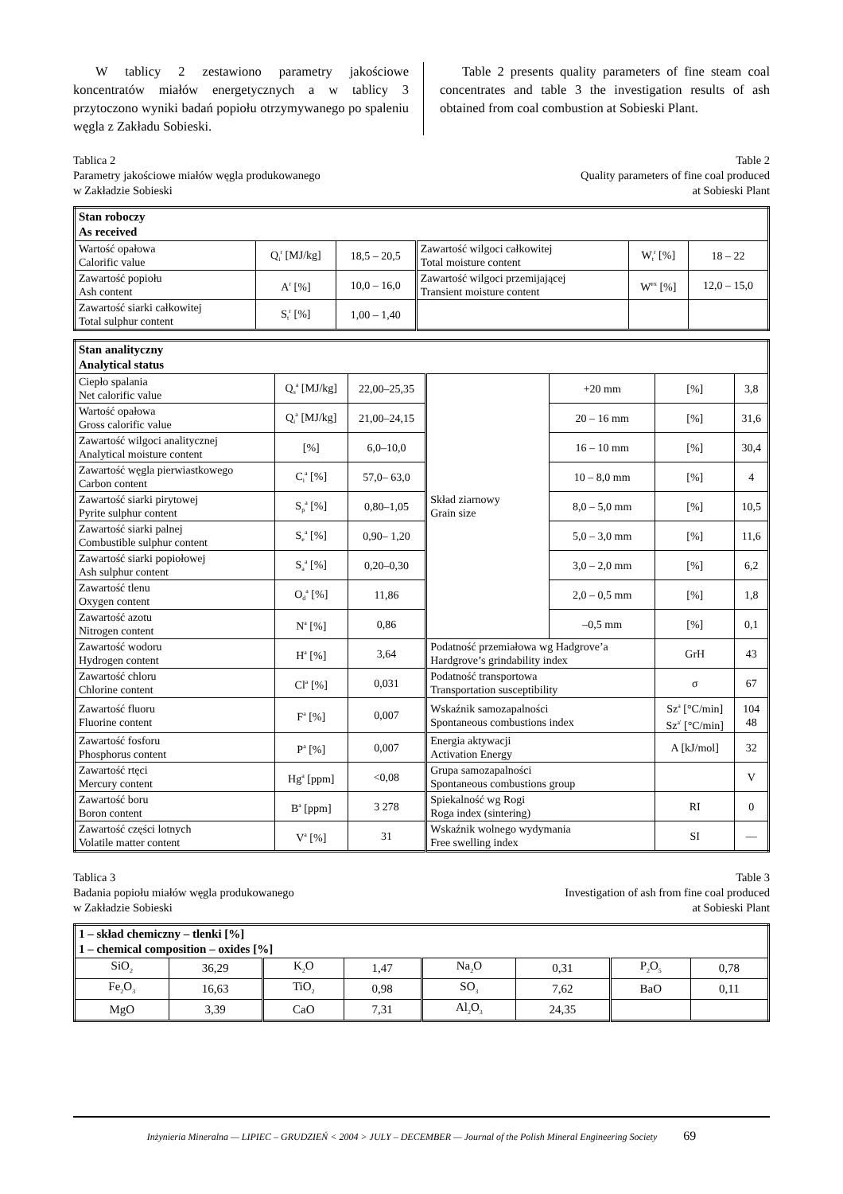W tablicy 2 zestawiono parametry jakościowe koncentratów miałów energetycznych a w tablicy 3 przytoczono wyniki badań popiołu otrzymywanego po spaleniu węgla z Zakładu Sobieski.
Table 2 presents quality parameters of fine steam coal concentrates and table 3 the investigation results of ash obtained from coal combustion at Sobieski Plant.
Tablica 2
Parametry jakościowe miałów węgla produkowanego
w Zakładzie Sobieski
Table 2
Quality parameters of fine coal produced
at Sobieski Plant
| Stan roboczy As received | | | | | |
| Wartość opałowa Calorific value | Q<sub>i</sub><sup>r</sup> [MJ/kg] | 18,5 – 20,5 | Zawartość wilgoci całkowitej Total moisture content | W<sub>t</sub><sup>r</sup> [%] | 18 – 22 |
| Zawartość popiołu Ash content | A<sup>r</sup> [%] | 10,0 – 16,0 | Zawartość wilgoci przemijającej Transient moisture content | W<sup>ex</sup> [%] | 12,0 – 15,0 |
| Zawartość siarki całkowitej Total sulphur content | S<sub>t</sub><sup>r</sup> [%] | 1,00 – 1,40 | | | |
| Stan analityczny Analytical status | | | | | | |
| Ciepło spalania Net calorific value | Q<sub>s</sub><sup>a</sup> [MJ/kg] | 22,00–25,35 | Skład ziarnowy Grain size | +20 mm | [%] | 3,8 |
| Wartość opałowa Gross calorific value | Q<sub>i</sub><sup>a</sup> [MJ/kg] | 21,00–24,15 | | 20 – 16 mm | [%] | 31,6 |
| Zawartość wilgoci analitycznej Analytical moisture content | [%] | 6,0–10,0 | | 16 – 10 mm | [%] | 30,4 |
| Zawartość węgla pierwiastkowego Carbon content | C<sub>i</sub><sup>a</sup> [%] | 57,0– 63,0 | | 10 – 8,0 mm | [%] | 4 |
| Zawartość siarki pirytowej Pyrite sulphur content | S<sub>p</sub><sup>a</sup> [%] | 0,80–1,05 | | 8,0 – 5,0 mm | [%] | 10,5 |
| Zawartość siarki palnej Combustible sulphur content | S<sub>e</sub><sup>a</sup> [%] | 0,90– 1,20 | | 5,0 – 3,0 mm | [%] | 11,6 |
| Zawartość siarki popiołowej Ash sulphur content | S<sub>a</sub><sup>a</sup> [%] | 0,20–0,30 | | 3,0 – 2,0 mm | [%] | 6,2 |
| Zawartość tlenu Oxygen content | O<sub>d</sub><sup>a</sup> [%] | 11,86 | | 2,0 – 0,5 mm | [%] | 1,8 |
| Zawartość azotu Nitrogen content | N<sup>a</sup> [%] | 0,86 | | –0,5 mm | [%] | 0,1 |
| Zawartość wodoru Hydrogen content | H<sup>a</sup> [%] | 3,64 | Podatność przemiałowa wg Hadgrove’a Hardgrove’s grindability index | | GrH | 43 |
| Zawartość chloru Chlorine content | Cl<sup>a</sup> [%] | 0,031 | Podatność transportowa Transportation susceptibility | | σ | 67 |
| Zawartość fluoru Fluorine content | F<sup>a</sup> [%] | 0,007 | Wskaźnik samozapalności Spontaneous combustions index | | Sz<sup>a</sup> [°C/min] Sz<sup>a'</sup> [°C/min] | 104 48 |
| Zawartość fosforu Phosphorus content | P<sup>a</sup> [%] | 0,007 | Energia aktywacji Activation Energy | | A [kJ/mol] | 32 |
| Zawartość rtęci Mercury content | Hg<sup>a</sup> [ppm] | <0,08 | Grupa samozapalności Spontaneous combustions group | | | V |
| Zawartość boru Boron content | B<sup>a</sup> [ppm] | 3 278 | Spiekalność wg Rogi Roga index (sintering) | | RI | 0 |
| Zawartość części lotnych Volatile matter content | V<sup>a</sup> [%] | 31 | Wskaźnik wolnego wydymania Free swelling index | | SI | — |
Tablica 3
Badania popiołu miałów węgla produkowanego
w Zakładzie Sobieski
Table 3
Investigation of ash from fine coal produced
at Sobieski Plant
| 1 – skład chemiczny – tlenki [%] 1 – chemical composition – oxides [%] | | | | | | | |
| SiO<sub>2</sub> | 36,29 | K<sub>2</sub>O | 1,47 | Na<sub>2</sub>O | 0,31 | P<sub>2</sub>O<sub>5</sub> | 0,78 |
| Fe<sub>2</sub>O<sub>3</sub> | 16,63 | TiO<sub>2</sub> | 0,98 | SO<sub>3</sub> | 7,62 | BaO | 0,11 |
| MgO | 3,39 | CaO | 7,31 | Al<sub>2</sub>O<sub>3</sub> | 24,35 | | |
Inżynieria Mineralna — LIPIEC – GRUDZIEŃ < 2004 > JULY – DECEMBER — Journal of the Polish Mineral Engineering Society 69